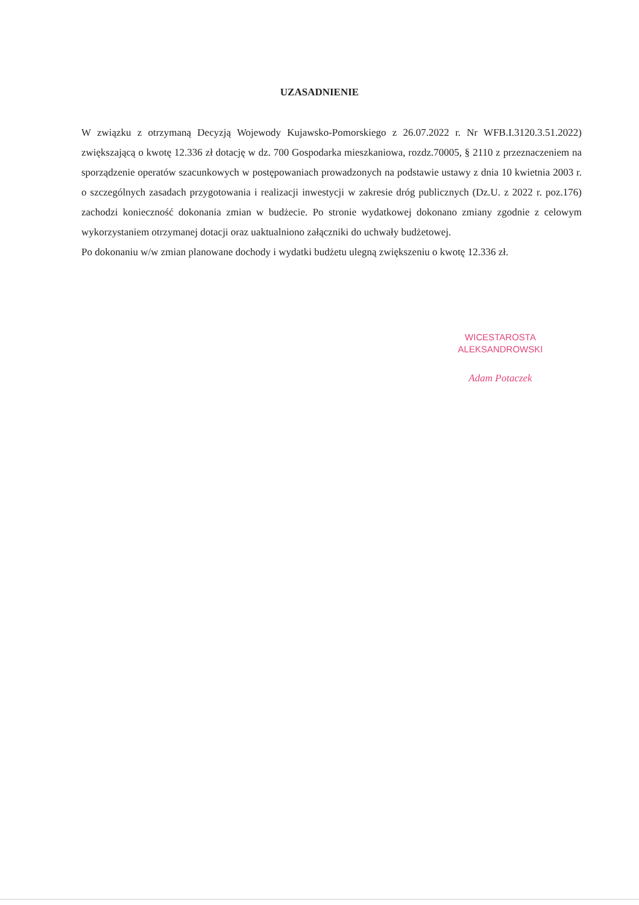UZASADNIENIE
W związku z otrzymaną Decyzją Wojewody Kujawsko-Pomorskiego z 26.07.2022 r. Nr WFB.I.3120.3.51.2022) zwiększającą o kwotę 12.336 zł dotację w dz. 700 Gospodarka mieszkaniowa, rozdz.70005, § 2110 z przeznaczeniem na sporządzenie operatów szacunkowych w postępowaniach prowadzonych na podstawie ustawy z dnia 10 kwietnia 2003 r. o szczególnych zasadach przygotowania i realizacji inwestycji w zakresie dróg publicznych (Dz.U. z 2022 r. poz.176) zachodzi konieczność dokonania zmian w budżecie. Po stronie wydatkowej dokonano zmiany zgodnie z celowym wykorzystaniem otrzymanej dotacji oraz uaktualniono załączniki do uchwały budżetowej.
Po dokonaniu w/w zmian planowane dochody i wydatki budżetu ulegną zwiększeniu o kwotę 12.336 zł.
WICESTAROSTA
ALEKSANDROWSKI
Adam Potaczek